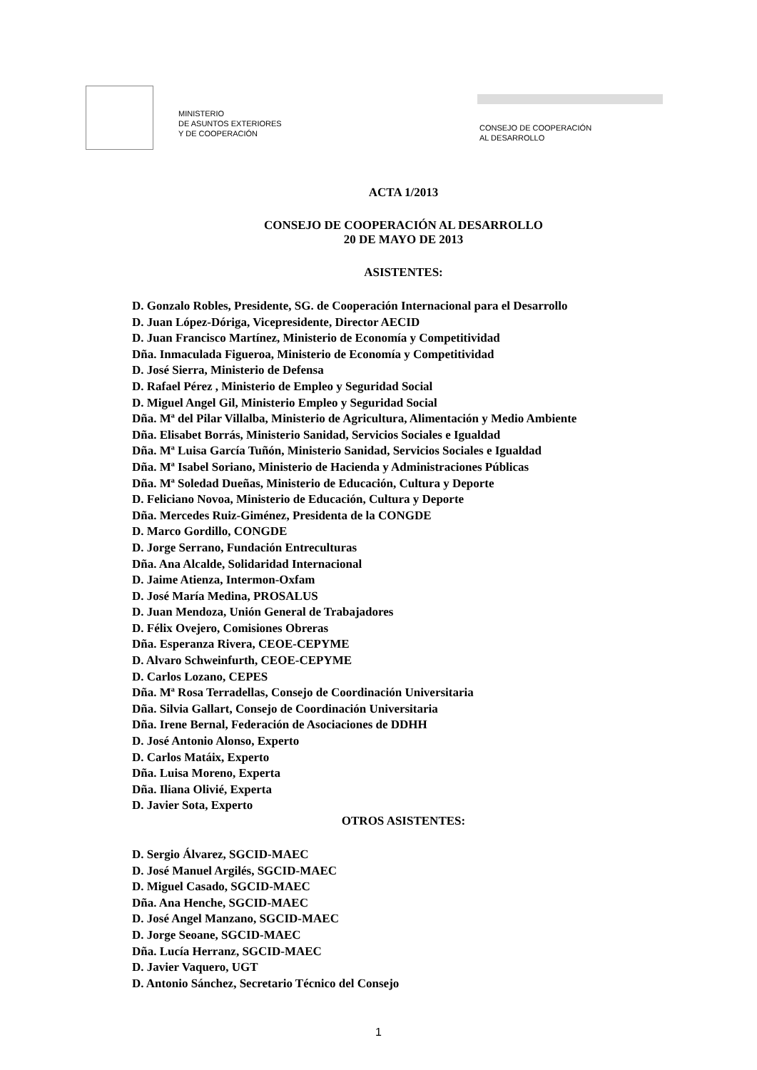MINISTERIO
DE ASUNTOS EXTERIORES
Y DE COOPERACIÓN
CONSEJO DE COOPERACIÓN
AL DESARROLLO
ACTA 1/2013
CONSEJO DE COOPERACIÓN AL DESARROLLO
20 DE MAYO DE 2013
ASISTENTES:
D. Gonzalo Robles, Presidente, SG. de Cooperación Internacional para el Desarrollo
D. Juan López-Dóriga, Vicepresidente, Director AECID
D. Juan Francisco Martínez, Ministerio de Economía y Competitividad
Dña. Inmaculada Figueroa, Ministerio de Economía y Competitividad
D. José Sierra, Ministerio de Defensa
D. Rafael Pérez , Ministerio de Empleo y Seguridad Social
D. Miguel Angel Gil, Ministerio Empleo y Seguridad Social
Dña. Mª del Pilar Villalba, Ministerio de Agricultura, Alimentación y Medio Ambiente
Dña. Elisabet Borrás, Ministerio Sanidad, Servicios Sociales e Igualdad
Dña. Mª Luisa García Tuñón, Ministerio Sanidad, Servicios Sociales e Igualdad
Dña. Mª Isabel Soriano, Ministerio de Hacienda y Administraciones Públicas
Dña. Mª Soledad Dueñas, Ministerio de Educación, Cultura y Deporte
D. Feliciano Novoa, Ministerio de Educación, Cultura y Deporte
Dña. Mercedes Ruiz-Giménez, Presidenta de la CONGDE
D. Marco Gordillo, CONGDE
D. Jorge Serrano, Fundación Entreculturas
Dña. Ana Alcalde, Solidaridad Internacional
D. Jaime Atienza, Intermon-Oxfam
D. José María Medina, PROSALUS
D. Juan Mendoza, Unión General de Trabajadores
D. Félix Ovejero, Comisiones Obreras
Dña. Esperanza Rivera, CEOE-CEPYME
D. Alvaro Schweinfurth, CEOE-CEPYME
D. Carlos Lozano, CEPES
Dña. Mª Rosa Terradellas, Consejo de Coordinación Universitaria
Dña. Silvia Gallart, Consejo de Coordinación Universitaria
Dña. Irene Bernal, Federación de Asociaciones de DDHH
D. José Antonio Alonso, Experto
D. Carlos Matáix, Experto
Dña. Luisa Moreno, Experta
Dña. Iliana Olivié, Experta
D. Javier Sota, Experto
OTROS ASISTENTES:
D. Sergio Álvarez, SGCID-MAEC
D. José Manuel Argilés, SGCID-MAEC
D. Miguel Casado, SGCID-MAEC
Dña. Ana Henche, SGCID-MAEC
D. José Angel Manzano, SGCID-MAEC
D. Jorge Seoane, SGCID-MAEC
Dña. Lucía Herranz, SGCID-MAEC
D. Javier Vaquero, UGT
D. Antonio Sánchez, Secretario Técnico del Consejo
1